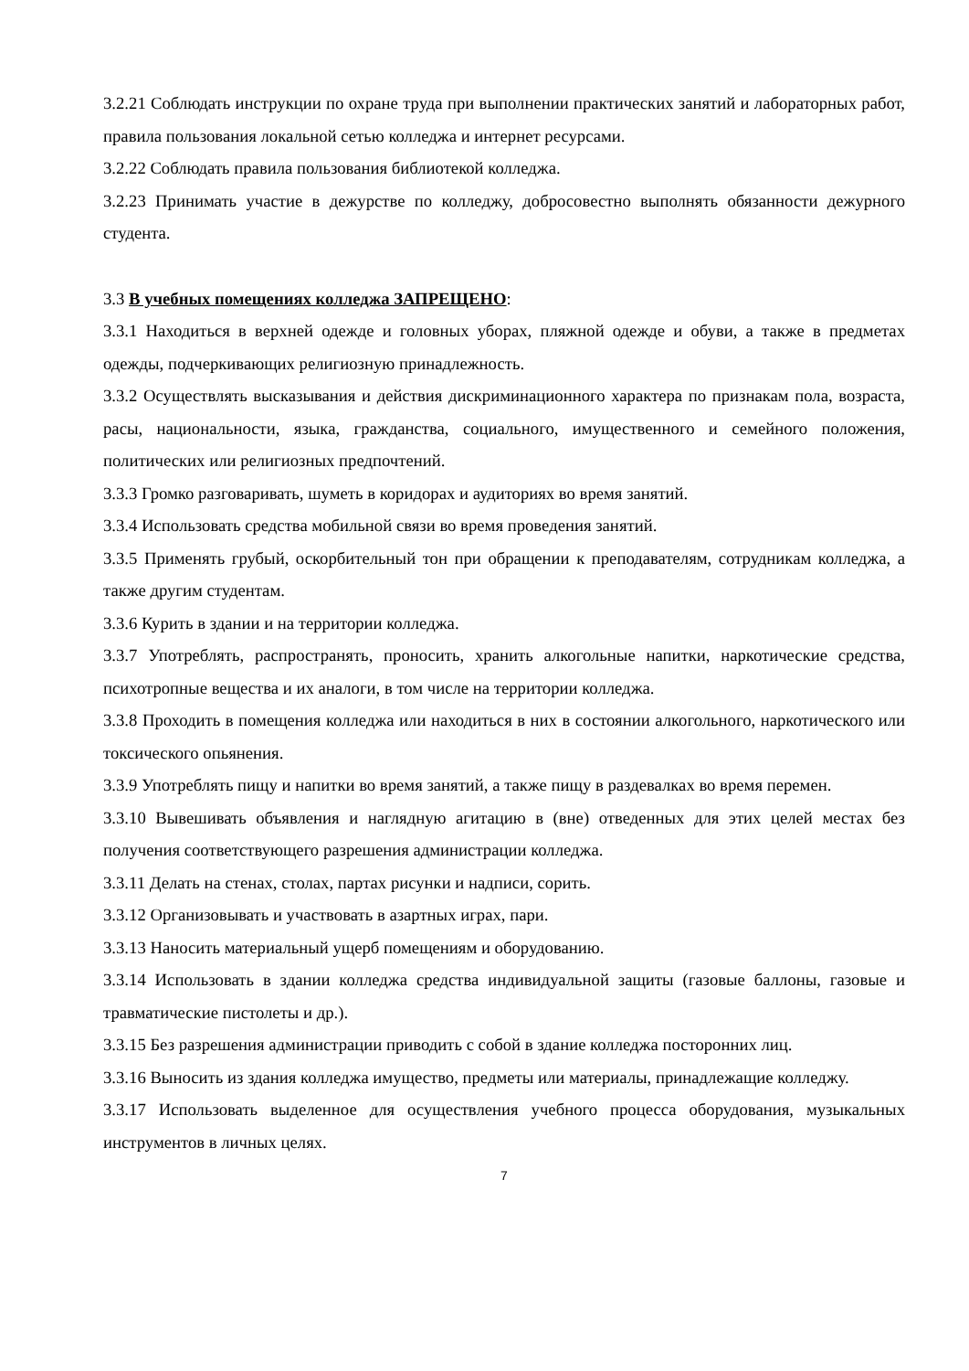3.2.21 Соблюдать инструкции по охране труда при выполнении практических занятий и лабораторных работ, правила пользования локальной сетью колледжа и интернет ресурсами.
3.2.22 Соблюдать правила пользования библиотекой колледжа.
3.2.23 Принимать участие в дежурстве по колледжу, добросовестно выполнять обязанности дежурного студента.
3.3 В учебных помещениях колледжа ЗАПРЕЩЕНО:
3.3.1 Находиться в верхней одежде и головных уборах, пляжной одежде и обуви, а также в предметах одежды, подчеркивающих религиозную принадлежность.
3.3.2 Осуществлять высказывания и действия дискриминационного характера по признакам пола, возраста, расы, национальности, языка, гражданства, социального, имущественного и семейного положения, политических или религиозных предпочтений.
3.3.3 Громко разговаривать, шуметь в коридорах и аудиториях во время занятий.
3.3.4 Использовать средства мобильной связи во время проведения занятий.
3.3.5 Применять грубый, оскорбительный тон при обращении к преподавателям, сотрудникам колледжа, а также другим студентам.
3.3.6 Курить в здании и на территории колледжа.
3.3.7 Употреблять, распространять, проносить, хранить алкогольные напитки, наркотические средства, психотропные вещества и их аналоги, в том числе на территории колледжа.
3.3.8 Проходить в помещения колледжа или находиться в них в состоянии алкогольного, наркотического или токсического опьянения.
3.3.9 Употреблять пищу и напитки во время занятий, а также пищу в раздевалках во время перемен.
3.3.10 Вывешивать объявления и наглядную агитацию в (вне) отведенных для этих целей местах без получения соответствующего разрешения администрации колледжа.
3.3.11 Делать на стенах, столах, партах рисунки и надписи, сорить.
3.3.12 Организовывать и участвовать в азартных играх, пари.
3.3.13 Наносить материальный ущерб помещениям и оборудованию.
3.3.14 Использовать в здании колледжа средства индивидуальной защиты (газовые баллоны, газовые и травматические пистолеты и др.).
3.3.15 Без разрешения администрации приводить с собой в здание колледжа посторонних лиц.
3.3.16 Выносить из здания колледжа имущество, предметы или материалы, принадлежащие колледжу.
3.3.17 Использовать выделенное для осуществления учебного процесса оборудования, музыкальных инструментов в личных целях.
7